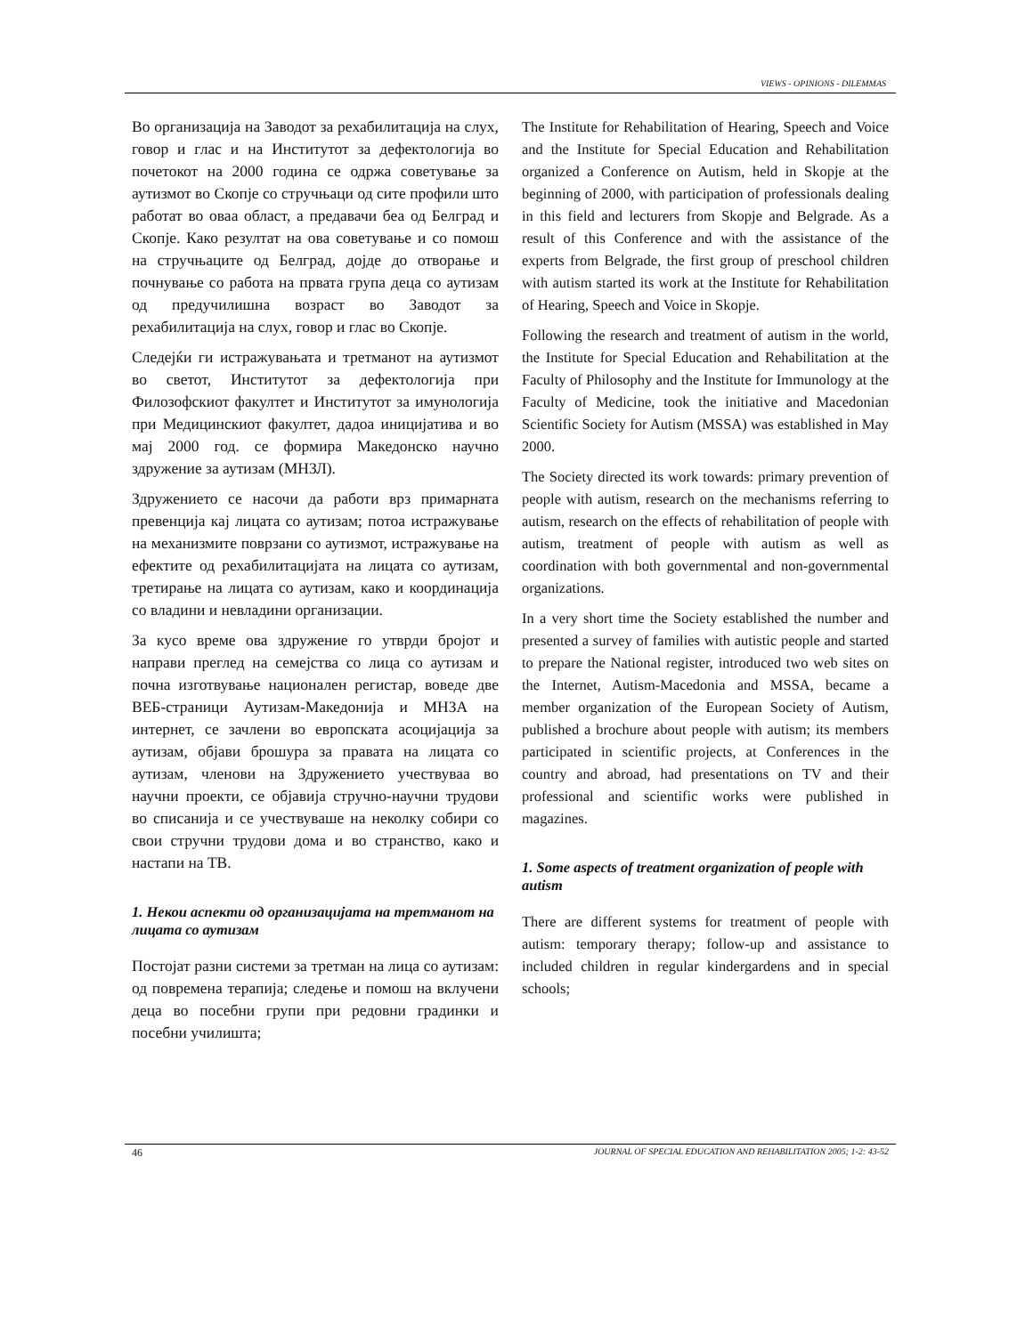VIEWS - OPINIONS - DILEMMAS
Во организација на Заводот за рехабилитација на слух, говор и глас и на Институтот за дефектологија во почетокот на 2000 година се одржа советување за аутизмот во Скопје со стручњаци од сите профили што работат во оваа област, а предавачи беа од Белград и Скопје. Како резултат на ова советување и со помош на стручњаците од Белград, дојде до отворање и почнување со работа на првата група деца со аутизам од предучилишна возраст во Заводот за рехабилитација на слух, говор и глас во Скопје.
Следејќи ги истражувањата и третманот на аутизмот во светот, Институтот за дефектологија при Филозофскиот факултет и Институтот за имунологија при Медицинскиот факултет, дадоа иницијатива и во мај 2000 год. се формира Македонско научно здружение за аутизам (МНЗЛ).
Здружението се насочи да работи врз примарната превенција кај лицата со аутизам; потоа истражување на механизмите поврзани со аутизмот, истражување на ефектите од рехабилитацијата на лицата со аутизам, третирање на лицата со аутизам, како и координација со владини и невладини организации.
За кусо време ова здружение го утврди бројот и направи преглед на семејства со лица со аутизам и почна изготвување национален регистар, воведе две ВЕБ-страници Аутизам-Македонија и МНЗА на интернет, се зачлени во европската асоцијација за аутизам, објави брошура за правата на лицата со аутизам, членови на Здружението учествуваа во научни проекти, се објавија стручно-научни трудови во списанија и се учествуваше на неколку собири со свои стручни трудови дома и во странство, како и настапи на ТВ.
1. Некои аспекти од организацијата на третманот на лицата со аутизам
Постојат разни системи за третман на лица со аутизам: од повремена терапија; следење и помош на вклучени деца во посебни групи при редовни градинки и посебни училишта;
The Institute for Rehabilitation of Hearing, Speech and Voice and the Institute for Special Education and Rehabilitation organized a Conference on Autism, held in Skopje at the beginning of 2000, with participation of professionals dealing in this field and lecturers from Skopje and Belgrade. As a result of this Conference and with the assistance of the experts from Belgrade, the first group of preschool children with autism started its work at the Institute for Rehabilitation of Hearing, Speech and Voice in Skopje.
Following the research and treatment of autism in the world, the Institute for Special Education and Rehabilitation at the Faculty of Philosophy and the Institute for Immunology at the Faculty of Medicine, took the initiative and Macedonian Scientific Society for Autism (MSSA) was established in May 2000.
The Society directed its work towards: primary prevention of people with autism, research on the mechanisms referring to autism, research on the effects of rehabilitation of people with autism, treatment of people with autism as well as coordination with both governmental and non-governmental organizations.
In a very short time the Society established the number and presented a survey of families with autistic people and started to prepare the National register, introduced two web sites on the Internet, Autism-Macedonia and MSSA, became a member organization of the European Society of Autism, published a brochure about people with autism; its members participated in scientific projects, at Conferences in the country and abroad, had presentations on TV and their professional and scientific works were published in magazines.
1. Some aspects of treatment organization of people with autism
There are different systems for treatment of people with autism: temporary therapy; follow-up and assistance to included children in regular kindergardens and in special schools;
46 JOURNAL OF SPECIAL EDUCATION AND REHABILITATION 2005; 1-2: 43-52